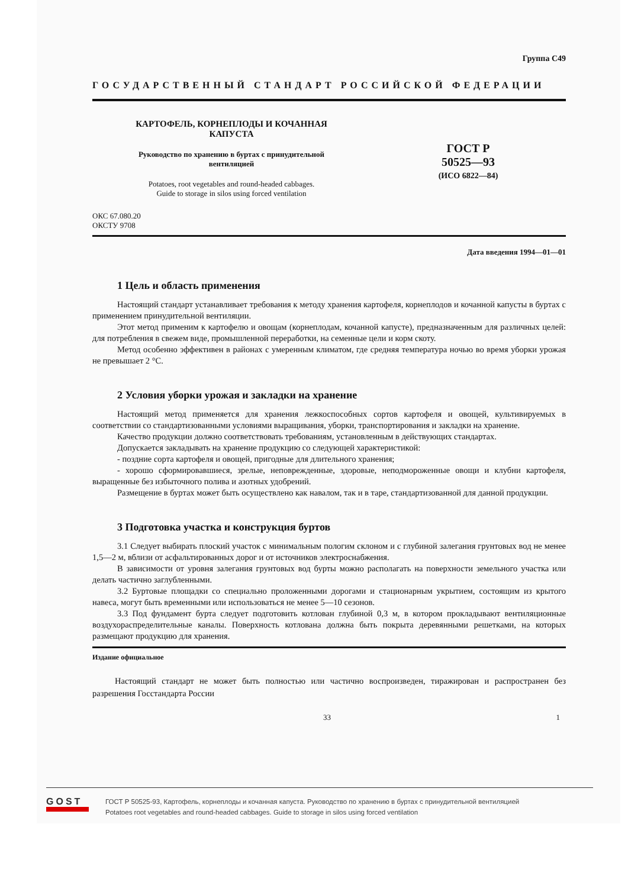Группа С49
ГОСУДАРСТВЕННЫЙ СТАНДАРТ РОССИЙСКОЙ ФЕДЕРАЦИИ
КАРТОФЕЛЬ, КОРНЕПЛОДЫ И КОЧАННАЯ
КАПУСТА
Руководство по хранению в буртах с принудительной
вентиляцией
Potatoes, root vegetables and round-headed cabbages.
Guide to storage in silos using forced ventilation
ГОСТ Р
50525—93
(ИСО 6822—84)
ОКС 67.080.20
ОКСТУ 9708
Дата введения 1994—01—01
1 Цель и область применения
Настоящий стандарт устанавливает требования к методу хранения картофеля, корнеплодов и кочанной капусты в буртах с применением принудительной вентиляции.
Этот метод применим к картофелю и овощам (корнеплодам, кочанной капусте), предназначенным для различных целей: для потребления в свежем виде, промышленной переработки, на семенные цели и корм скоту.
Метод особенно эффективен в районах с умеренным климатом, где средняя температура ночью во время уборки урожая не превышает 2 °С.
2 Условия уборки урожая и закладки на хранение
Настоящий метод применяется для хранения лежкоспособных сортов картофеля и овощей, культивируемых в соответствии со стандартизованными условиями выращивания, уборки, транспортирования и закладки на хранение.
Качество продукции должно соответствовать требованиям, установленным в действующих стандартах.
Допускается закладывать на хранение продукцию со следующей характеристикой:
- поздние сорта картофеля и овощей, пригодные для длительного хранения;
- хорошо сформировавшиеся, зрелые, неповрежденные, здоровые, неподмороженные овощи и клубни картофеля, выращенные без избыточного полива и азотных удобрений.
Размещение в буртах может быть осуществлено как навалом, так и в таре, стандартизованной для данной продукции.
3 Подготовка участка и конструкция буртов
3.1 Следует выбирать плоский участок с минимальным пологим склоном и с глубиной залегания грунтовых вод не менее 1,5—2 м, вблизи от асфальтированных дорог и от источников электроснабжения.
В зависимости от уровня залегания грунтовых вод бурты можно располагать на поверхности земельного участка или делать частично заглубленными.
3.2 Буртовые площадки со специально проложенными дорогами и стационарным укрытием, состоящим из крытого навеса, могут быть временными или использоваться не менее 5—10 сезонов.
3.3 Под фундамент бурта следует подготовить котлован глубиной 0,3 м, в котором прокладывают вентиляционные воздухораспределительные каналы. Поверхность котлована должна быть покрыта деревянными решетками, на которых размещают продукцию для хранения.
Издание официальное
Настоящий стандарт не может быть полностью или частично воспроизведен, тиражирован и распространен без разрешения Госстандарта России
33 1
GOST
ГОСТ Р 50525-93, Картофель, корнеплоды и кочанная капуста. Руководство по хранению в буртах с принудительной вентиляцией
Potatoes root vegetables and round-headed cabbages. Guide to storage in silos using forced ventilation